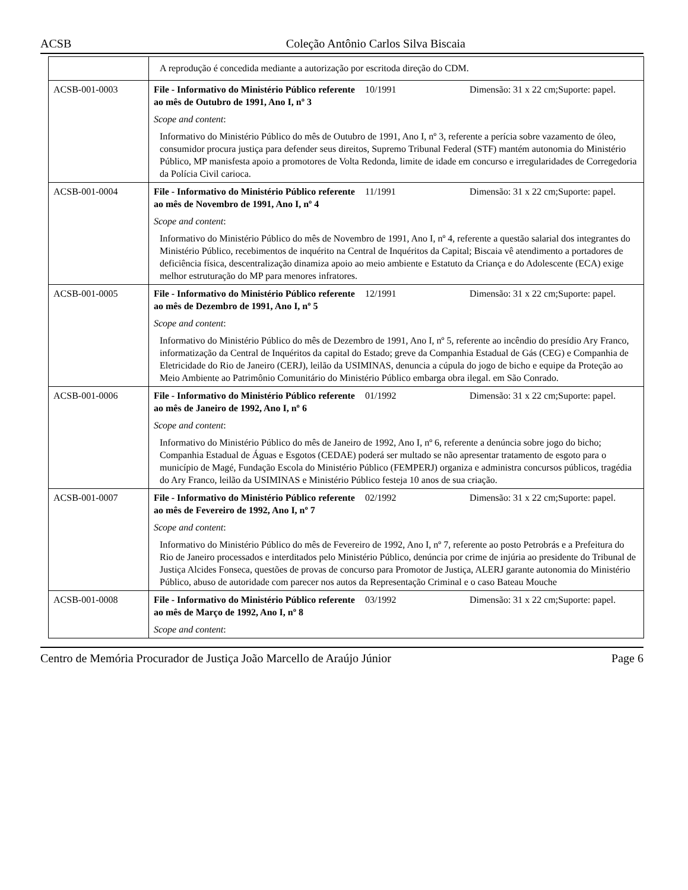ACSB Coleção Antônio Carlos Silva Biscaia
| | A reprodução é concedida mediante a autorização por escritoda direção do CDM. | | |
| ACSB-001-0003 | File - Informativo do Ministério Público referente ao mês de Outubro de 1991, Ano I, nº 3 | 10/1991 | Dimensão: 31 x 22 cm;Suporte: papel. |
| | Scope and content : | | |
| | Informativo do Ministério Público do mês de Outubro de 1991, Ano I, nº 3, referente a perícia sobre vazamento de óleo, consumidor procura justiça para defender seus direitos, Supremo Tribunal Federal (STF) mantém autonomia do Ministério Público, MP manisfesta apoio a promotores de Volta Redonda, limite de idade em concurso e irregularidades de Corregedoria da Polícia Civil carioca. | | |
| ACSB-001-0004 | File - Informativo do Ministério Público referente ao mês de Novembro de 1991, Ano I, nº 4 | 11/1991 | Dimensão: 31 x 22 cm;Suporte: papel. |
| | Scope and content : | | |
| | Informativo do Ministério Público do mês de Novembro de 1991, Ano I, nº 4, referente a questão salarial dos integrantes do Ministério Público, recebimentos de inquérito na Central de Inquéritos da Capital; Biscaia vê atendimento a portadores de deficiência física, descentralização dinamiza apoio ao meio ambiente e Estatuto da Criança e do Adolescente (ECA) exige melhor estruturação do MP para menores infratores. | | |
| ACSB-001-0005 | File - Informativo do Ministério Público referente ao mês de Dezembro de 1991, Ano I, nº 5 | 12/1991 | Dimensão: 31 x 22 cm;Suporte: papel. |
| | Scope and content : | | |
| | Informativo do Ministério Público do mês de Dezembro de 1991, Ano I, nº 5, referente ao incêndio do presídio Ary Franco, informatização da Central de Inquéritos da capital do Estado; greve da Companhia Estadual de Gás (CEG) e Companhia de Eletricidade do Rio de Janeiro (CERJ), leilão da USIMINAS, denuncia a cúpula do jogo de bicho e equipe da Proteção ao Meio Ambiente ao Patrimônio Comunitário do Ministério Público embarga obra ilegal. em São Conrado. | | |
| ACSB-001-0006 | File - Informativo do Ministério Público referente ao mês de Janeiro de 1992, Ano I, nº 6 | 01/1992 | Dimensão: 31 x 22 cm;Suporte: papel. |
| | Scope and content : | | |
| | Informativo do Ministério Público do mês de Janeiro de 1992, Ano I, nº 6, referente a denúncia sobre jogo do bicho; Companhia Estadual de Águas e Esgotos (CEDAE) poderá ser multado se não apresentar tratamento de esgoto para o município de Magé, Fundação Escola do Ministério Público (FEMPERJ) organiza e administra concursos públicos, tragédia do Ary Franco, leilão da USIMINAS e Ministério Público festeja 10 anos de sua criação. | | |
| ACSB-001-0007 | File - Informativo do Ministério Público referente ao mês de Fevereiro de 1992, Ano I, nº 7 | 02/1992 | Dimensão: 31 x 22 cm;Suporte: papel. |
| | Scope and content : | | |
| | Informativo do Ministério Público do mês de Fevereiro de 1992, Ano I, nº 7, referente ao posto Petrobrás e a Prefeitura do Rio de Janeiro processados e interditados pelo Ministério Público, denúncia por crime de injúria ao presidente do Tribunal de Justiça Alcides Fonseca, questões de provas de concurso para Promotor de Justiça, ALERJ garante autonomia do Ministério Público, abuso de autoridade com parecer nos autos da Representação Criminal e o caso Bateau Mouche | | |
| ACSB-001-0008 | File - Informativo do Ministério Público referente ao mês de Março de 1992, Ano I, nº 8 | 03/1992 | Dimensão: 31 x 22 cm;Suporte: papel. |
| | Scope and content : | | |
Centro de Memória Procurador de Justiça João Marcello de Araújo Júnior Page 6